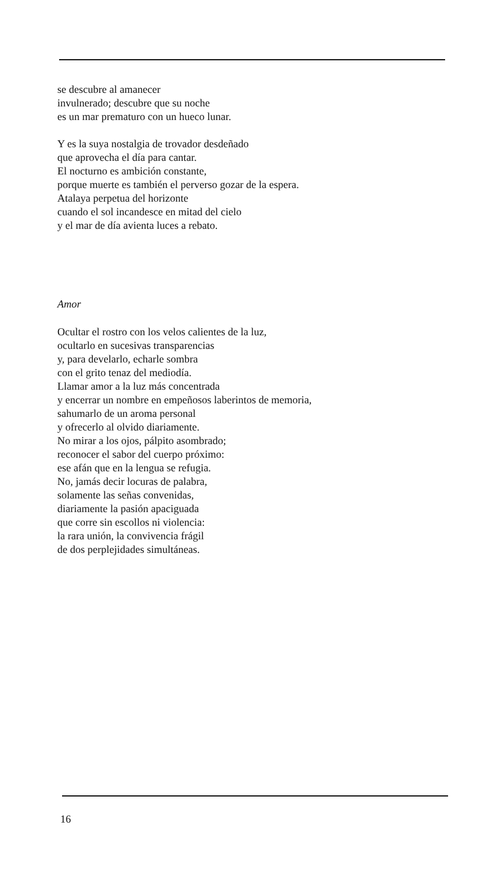se descubre al amanecer
invulnerado; descubre que su noche
es un mar prematuro con un hueco lunar.
Y es la suya nostalgia de trovador desdeñado
que aprovecha el día para cantar.
El nocturno es ambición constante,
porque muerte es también el perverso gozar de la espera.
Atalaya perpetua del horizonte
cuando el sol incandesce en mitad del cielo
y el mar de día avienta luces a rebato.
Amor
Ocultar el rostro con los velos calientes de la luz,
ocultarlo en sucesivas transparencias
y, para develarlo, echarle sombra
con el grito tenaz del mediodía.
Llamar amor a la luz más concentrada
y encerrar un nombre en empeñosos laberintos de memoria,
sahumarlo de un aroma personal
y ofrecerlo al olvido diariamente.
No mirar a los ojos, pálpito asombrado;
reconocer el sabor del cuerpo próximo:
ese afán que en la lengua se refugia.
No, jamás decir locuras de palabra,
solamente las señas convenidas,
diariamente la pasión apaciguada
que corre sin escollos ni violencia:
la rara unión, la convivencia frágil
de dos perplejidades simultáneas.
16